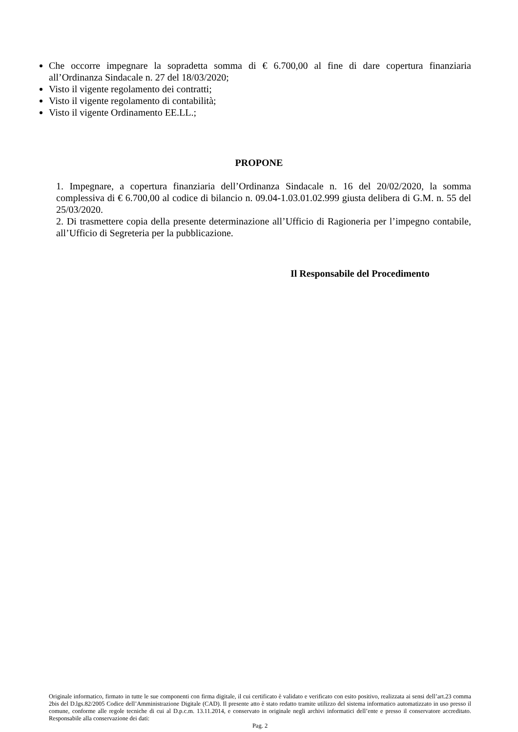Che occorre impegnare la sopradetta somma di € 6.700,00 al fine di dare copertura finanziaria all’Ordinanza Sindacale n. 27 del 18/03/2020;
Visto il vigente regolamento dei contratti;
Visto il vigente regolamento di contabilità;
Visto il vigente Ordinamento EE.LL.;
PROPONE
1. Impegnare, a copertura finanziaria dell’Ordinanza Sindacale n. 16 del 20/02/2020, la somma complessiva di € 6.700,00 al codice di bilancio n. 09.04-1.03.01.02.999 giusta delibera di G.M. n. 55 del 25/03/2020.
2. Di trasmettere copia della presente determinazione all’Ufficio di Ragioneria per l’impegno contabile, all’Ufficio di Segreteria per la pubblicazione.
Il Responsabile del Procedimento
Originale informatico, firmato in tutte le sue componenti con firma digitale, il cui certificato è validato e verificato con esito positivo, realizzata ai sensi dell’art.23 comma 2bis del D.lgs.82/2005 Codice dell’Amministrazione Digitale (CAD). Il presente atto è stato redatto tramite utilizzo del sistema informatico automatizzato in uso presso il comune, conforme alle regole tecniche di cui al D.p.c.m. 13.11.2014, e conservato in originale negli archivi informatici dell’ente e presso il conservatore accreditato. Responsabile alla conservazione dei dati:
Pag. 2